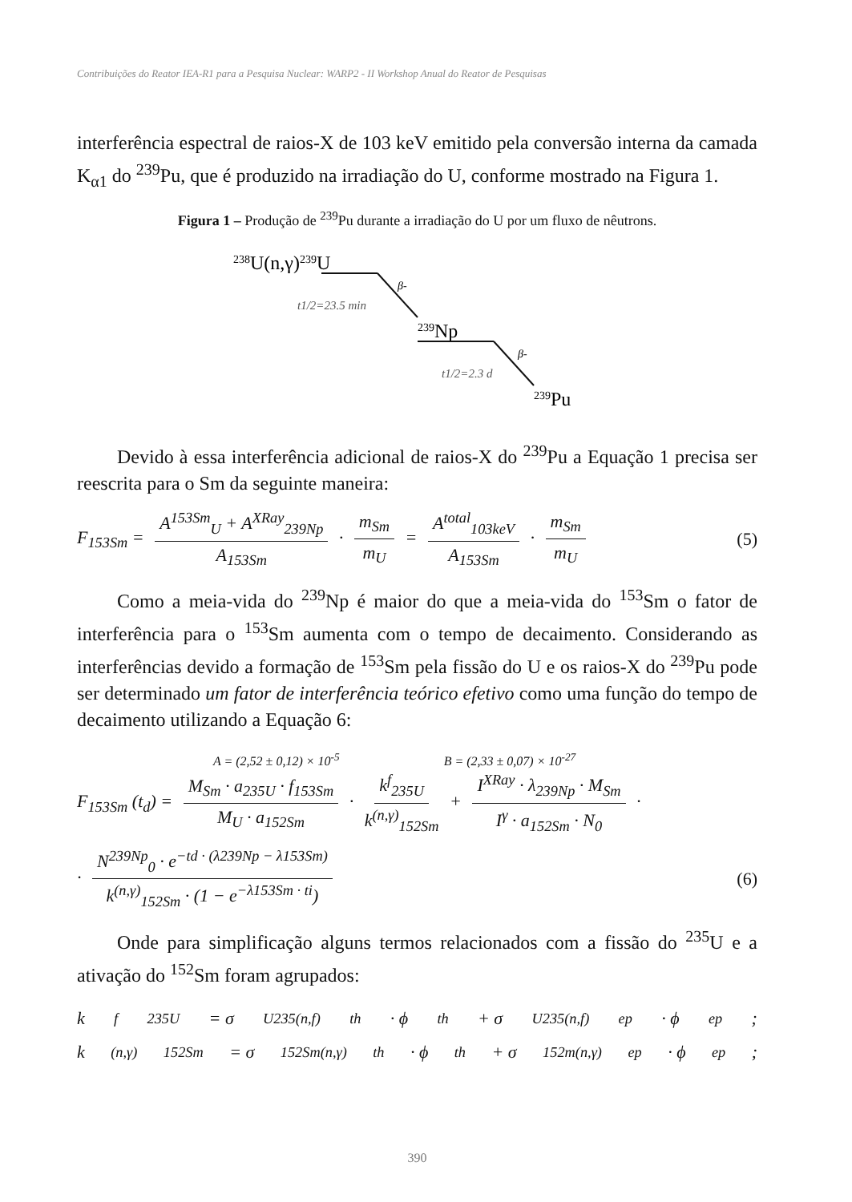Contribuições do Reator IEA-R1 para a Pesquisa Nuclear: WARP2 - II Workshop Anual do Reator de Pesquisas
interferência espectral de raios-X de 103 keV emitido pela conversão interna da camada K<sub>α1</sub> do <sup>239</sup>Pu, que é produzido na irradiação do U, conforme mostrado na Figura 1.
Figura 1 – Produção de <sup>239</sup>Pu durante a irradiação do U por um fluxo de nêutrons.
238U(n,γ)239U
β-
t1/2=23.5 min
239Np
β-
t1/2=2.3 d
239Pu
Devido à essa interferência adicional de raios-X do <sup>239</sup>Pu a Equação 1 precisa ser reescrita para o Sm da seguinte maneira:
F<sub>153Sm</sub> = A<sup>153Sm</sup><sub>U</sub> + A<sup>XRay</sup><sub>239Np</sub> A<sub>153Sm</sub> · m<sub>Sm</sub> m<sub>U</sub> = A<sup>total</sup><sub>103keV</sub> A<sub>153Sm</sub> · m<sub>Sm</sub> m<sub>U</sub>
(5)
Como a meia-vida do <sup>239</sup>Np é maior do que a meia-vida do <sup>153</sup>Sm o fator de interferência para o <sup>153</sup>Sm aumenta com o tempo de decaimento. Considerando as interferências devido a formação de <sup>153</sup>Sm pela fissão do U e os raios-X do <sup>239</sup>Pu pode ser determinado um fator de interferência teórico efetivo como uma função do tempo de decaimento utilizando a Equação 6:
A = (2,52 ± 0,12) × 10<sup>-5</sup> B = (2,33 ± 0,07) × 10<sup>-27</sup>
F<sub>153Sm</sub> (t<sub>d</sub>) = M<sub>Sm</sub> · a<sub>235U</sub> · f<sub>153Sm</sub> M<sub>U</sub> · a<sub>152Sm</sub> · k<sup>f</sup><sub>235U</sub> k<sup>(n,γ)</sup><sub>152Sm</sub> + I<sup>XRay</sup> · λ<sub>239Np</sub> · M<sub>Sm</sub> I<sup>γ</sup> · a<sub>152Sm</sub> · N<sub>0</sub> ·
· N<sup>239Np</sup><sub>0</sub> · e<sup>−td · (λ239Np − λ153Sm)</sup> k<sup>(n,γ)</sup><sub>152Sm</sub> · (1 − e<sup>−λ153Sm · ti</sup>)
(6)
Onde para simplificação alguns termos relacionados com a fissão do <sup>235</sup>U e a ativação do <sup>152</sup>Sm foram agrupados:
k<sup>f</sup><sub>235U</sub> = σ<sup>U235(n,f)</sup><sub>th</sub> · ϕ<sub>th</sub> + σ<sup>U235(n,f)</sup><sub>ep</sub> · ϕ<sub>ep</sub>;
k<sup>(n,γ)</sup><sub>152Sm</sub> = σ<sup>152Sm(n,γ)</sup><sub>th</sub> · ϕ<sub>th</sub> + σ<sup>152m(n,γ)</sup><sub>ep</sub> · ϕ<sub>ep</sub>;
390